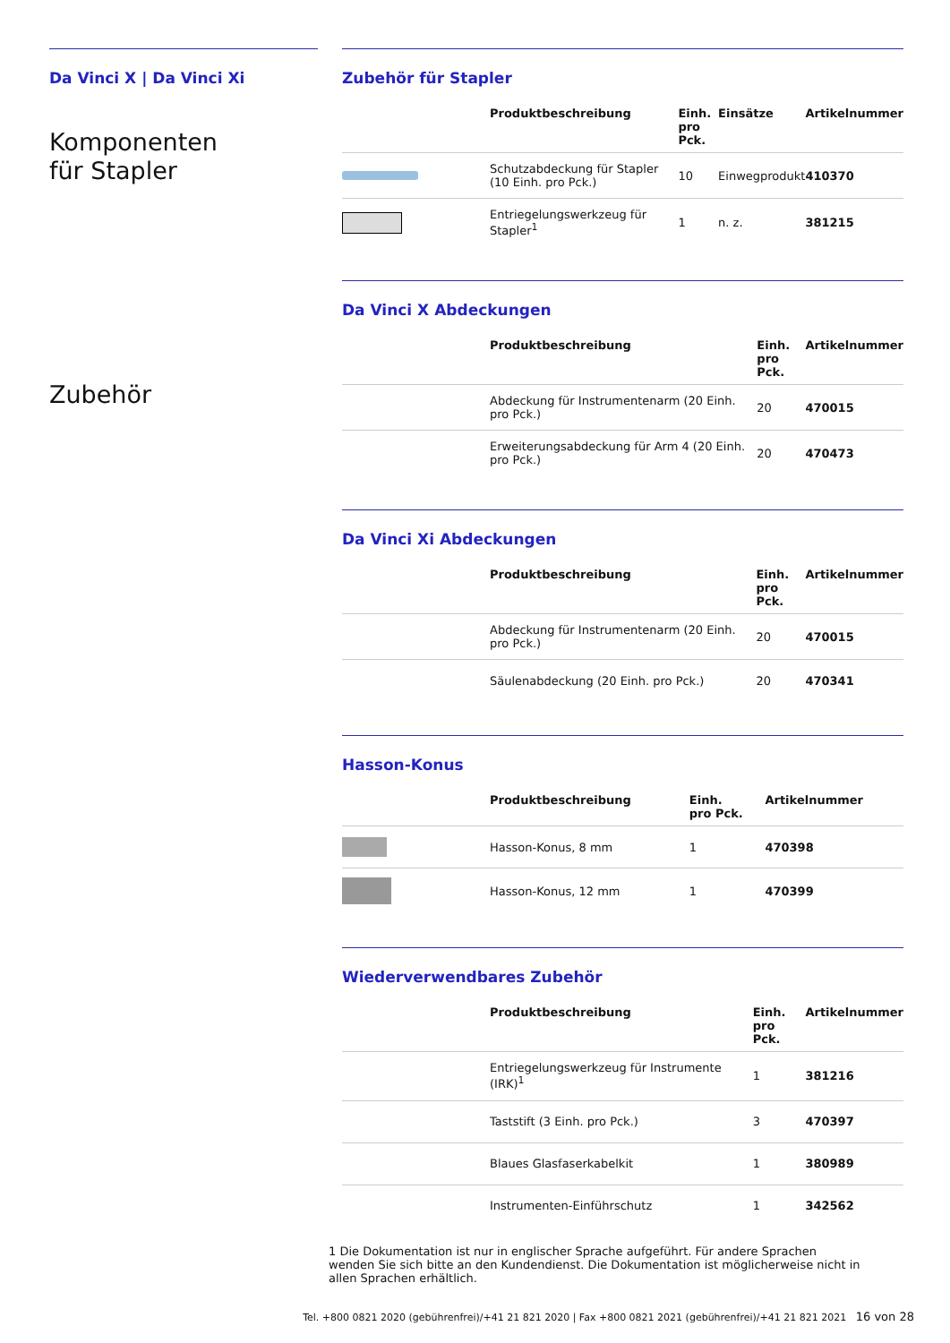Da Vinci X | Da Vinci Xi
Komponenten
für Stapler
Zubehör
Zubehör für Stapler
| | Produktbeschreibung | Einh. pro Pck. | Einsätze | Artikelnummer |
| --- | --- | --- | --- | --- |
| | Schutzabdeckung für Stapler (10 Einh. pro Pck.) | 10 | Einwegprodukt | 410370 |
| | Entriegelungswerkzeug für Stapler<sup>1</sup> | 1 | n. z. | 381215 |
Da Vinci X Abdeckungen
| | Produktbeschreibung | Einh. pro Pck. | Artikelnummer |
| --- | --- | --- | --- |
| | Abdeckung für Instrumentenarm (20 Einh. pro Pck.) | 20 | 470015 |
| | Erweiterungsabdeckung für Arm 4 (20 Einh. pro Pck.) | 20 | 470473 |
Da Vinci Xi Abdeckungen
| | Produktbeschreibung | Einh. pro Pck. | Artikelnummer |
| --- | --- | --- | --- |
| | Abdeckung für Instrumentenarm (20 Einh. pro Pck.) | 20 | 470015 |
| | Säulenabdeckung (20 Einh. pro Pck.) | 20 | 470341 |
Hasson-Konus
| | Produktbeschreibung | Einh. pro Pck. | Artikelnummer |
| --- | --- | --- | --- |
| | Hasson-Konus, 8 mm | 1 | 470398 |
| | Hasson-Konus, 12 mm | 1 | 470399 |
Wiederverwendbares Zubehör
| | Produktbeschreibung | Einh. pro Pck. | Artikelnummer |
| --- | --- | --- | --- |
| | Entriegelungswerkzeug für Instrumente (IRK)<sup>1</sup> | 1 | 381216 |
| | Taststift (3 Einh. pro Pck.) | 3 | 470397 |
| | Blaues Glasfaserkabelkit | 1 | 380989 |
| | Instrumenten-Einführschutz | 1 | 342562 |
1 Die Dokumentation ist nur in englischer Sprache aufgeführt. Für andere Sprachen wenden Sie sich bitte an den Kundendienst. Die Dokumentation ist möglicherweise nicht in allen Sprachen erhältlich.
Tel. +800 0821 2020 (gebührenfrei)/+41 21 821 2020 | Fax +800 0821 2021 (gebührenfrei)/+41 21 821 2021 16 von 28